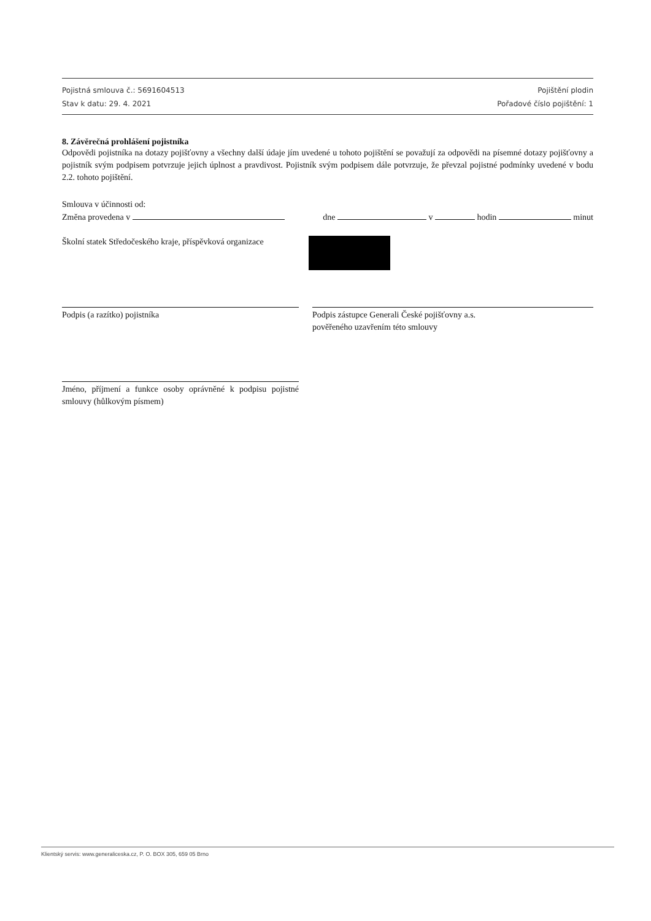Pojistná smlouva č.: 5691604513 Pojištění plodin
Stav k datu: 29. 4. 2021 Pořadové číslo pojištění: 1
8. Závěrečná prohlášení pojistníka
Odpovědi pojistníka na dotazy pojišťovny a všechny další údaje jím uvedené u tohoto pojištění se považují za odpovědi na písemné dotazy pojišťovny a pojistník svým podpisem potvrzuje jejich úplnost a pravdivost. Pojistník svým podpisem dále potvrzuje, že převzal pojistné podmínky uvedené v bodu 2.2. tohoto pojištění.
Smlouva v účinnosti od:
Změna provedena v dne v hodin minut
Školní statek Středočeského kraje, příspěvková organizace
Podpis (a razítko) pojistníka Podpis zástupce Generali České pojišťovny a.s.
pověřeného uzavřením této smlouvy
Jméno, příjmení a funkce osoby oprávněné k podpisu pojistné smlouvy (hůlkovým písmem)
Klientský servis: www.generaliceska.cz, P. O. BOX 305, 659 05 Brno